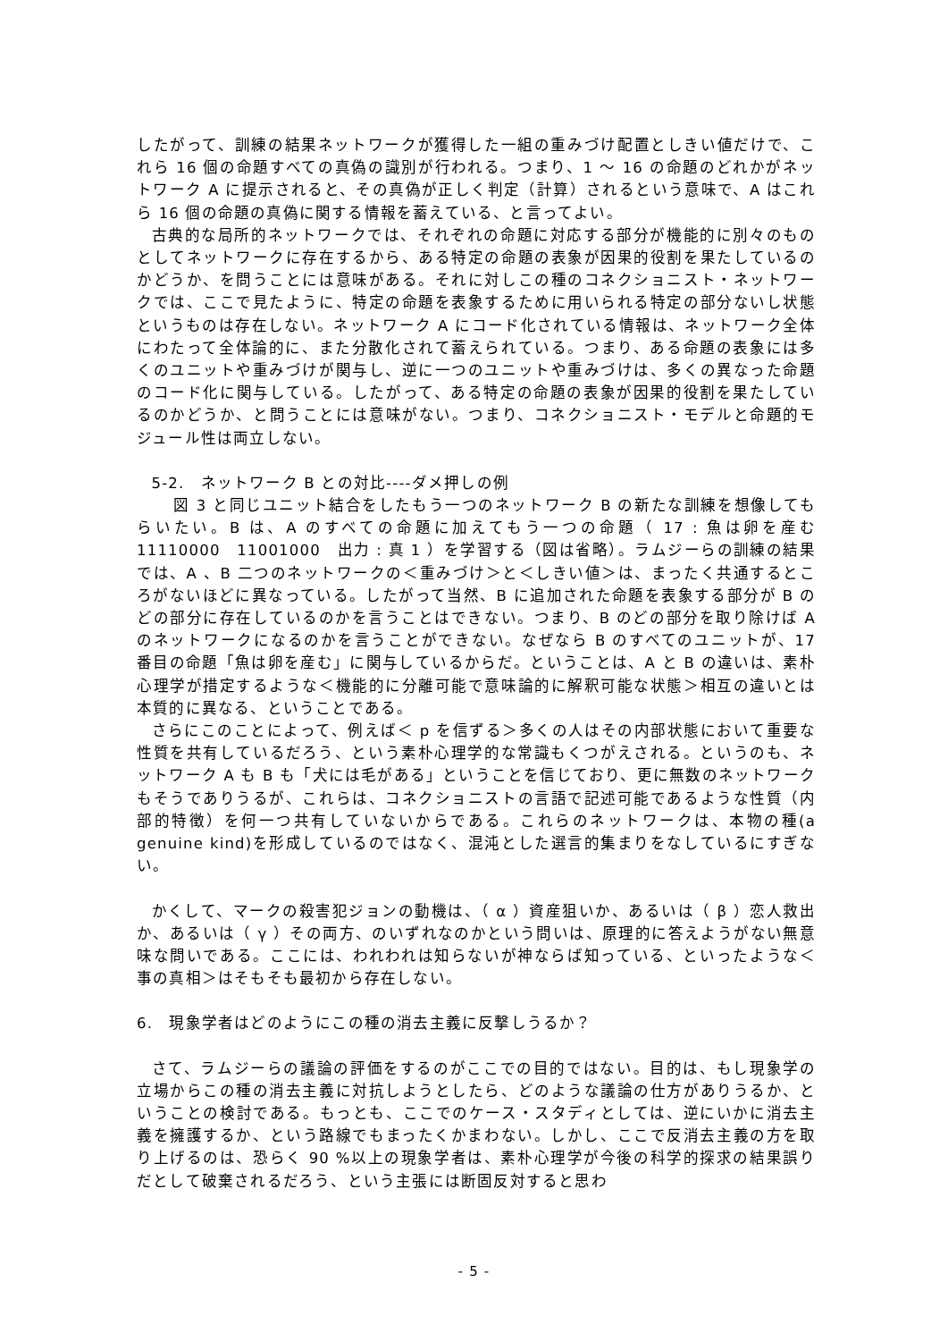したがって、訓練の結果ネットワークが獲得した一組の重みづけ配置としきい値だけで、これら 16 個の命題すべての真偽の識別が行われる。つまり、1 ～ 16 の命題のどれかがネットワーク A に提示されると、その真偽が正しく判定（計算）されるという意味で、A はこれら 16 個の命題の真偽に関する情報を蓄えている、と言ってよい。
古典的な局所的ネットワークでは、それぞれの命題に対応する部分が機能的に別々のものとしてネットワークに存在するから、ある特定の命題の表象が因果的役割を果たしているのかどうか、を問うことには意味がある。それに対しこの種のコネクショニスト・ネットワークでは、ここで見たように、特定の命題を表象するために用いられる特定の部分ないし状態というものは存在しない。ネットワーク A にコード化されている情報は、ネットワーク全体にわたって全体論的に、また分散化されて蓄えられている。つまり、ある命題の表象には多くのユニットや重みづけが関与し、逆に一つのユニットや重みづけは、多くの異なった命題のコード化に関与している。したがって、ある特定の命題の表象が因果的役割を果たしているのかどうか、と問うことには意味がない。つまり、コネクショニスト・モデルと命題的モジュール性は両立しない。
5-2.　ネットワーク B との対比----ダメ押しの例
図 3 と同じユニット結合をしたもう一つのネットワーク B の新たな訓練を想像してもらいたい。B は、A のすべての命題に加えてもう一つの命題（ 17 : 魚は卵を産む　11110000　11001000　出力 : 真 1 ）を学習する（図は省略）。ラムジーらの訓練の結果では、A 、B 二つのネットワークの＜重みづけ＞と＜しきい値＞は、まったく共通するところがないほどに異なっている。したがって当然、B に追加された命題を表象する部分が B のどの部分に存在しているのかを言うことはできない。つまり、B のどの部分を取り除けば A のネットワークになるのかを言うことができない。なぜなら B のすべてのユニットが、17 番目の命題「魚は卵を産む」に関与しているからだ。ということは、A と B の違いは、素朴心理学が措定するような＜機能的に分離可能で意味論的に解釈可能な状態＞相互の違いとは本質的に異なる、ということである。
さらにこのことによって、例えば＜ p を信ずる＞多くの人はその内部状態において重要な性質を共有しているだろう、という素朴心理学的な常識もくつがえされる。というのも、ネットワーク A も B も「犬には毛がある」ということを信じており、更に無数のネットワークもそうでありうるが、これらは、コネクショニストの言語で記述可能であるような性質（内部的特徴）を何一つ共有していないからである。これらのネットワークは、本物の種(a genuine kind)を形成しているのではなく、混沌とした選言的集まりをなしているにすぎない。
かくして、マークの殺害犯ジョンの動機は、（ α ）資産狙いか、あるいは（ β ）恋人救出か、あるいは（ γ ）その両方、のいずれなのかという問いは、原理的に答えようがない無意味な問いである。ここには、われわれは知らないが神ならば知っている、といったような＜事の真相＞はそもそも最初から存在しない。
6.　現象学者はどのようにこの種の消去主義に反撃しうるか？
さて、ラムジーらの議論の評価をするのがここでの目的ではない。目的は、もし現象学の立場からこの種の消去主義に対抗しようとしたら、どのような議論の仕方がありうるか、ということの検討である。もっとも、ここでのケース・スタディとしては、逆にいかに消去主義を擁護するか、という路線でもまったくかまわない。しかし、ここで反消去主義の方を取り上げるのは、恐らく 90 %以上の現象学者は、素朴心理学が今後の科学的探求の結果誤りだとして破棄されるだろう、という主張には断固反対すると思わ
- 5 -